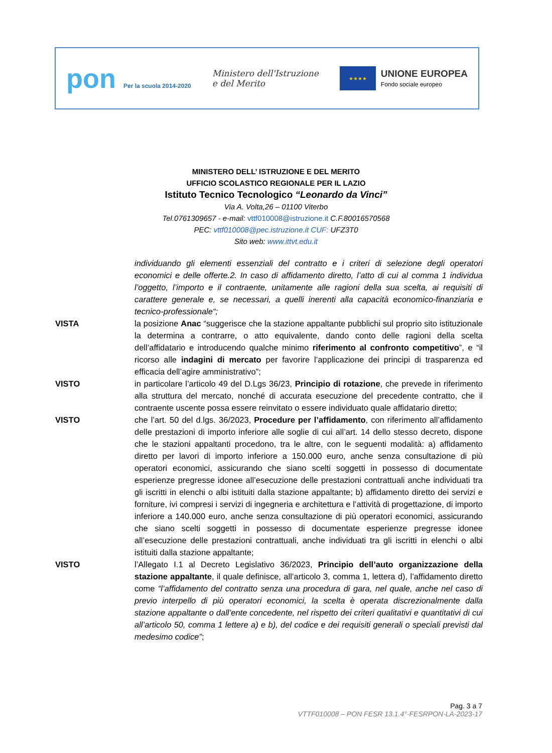pon Per la scuola 2014-2020
Ministero dell'Istruzione
e del Merito
★★★★
UNIONE EUROPEA
Fondo sociale europeo
MINISTERO DELL’ ISTRUZIONE E DEL MERITO
UFFICIO SCOLASTICO REGIONALE PER IL LAZIO
Istituto Tecnico Tecnologico “Leonardo da Vinci”
Via A. Volta,26 – 01100 Viterbo
Tel.0761309657 - e-mail: vttf010008@istruzione.it C.F.80016570568
PEC: vttf010008@pec.istruzione.it CUF: UFZ3T0
Sito web: www.ittvt.edu.it
individuando gli elementi essenziali del contratto e i criteri di selezione degli operatori economici e delle offerte.2. In caso di affidamento diretto, l’atto di cui al comma 1 individua l’oggetto, l’importo e il contraente, unitamente alle ragioni della sua scelta, ai requisiti di carattere generale e, se necessari, a quelli inerenti alla capacità economico-finanziaria e tecnico-professionale“;
VISTA la posizione Anac “suggerisce che la stazione appaltante pubblichi sul proprio sito istituzionale la determina a contrarre, o atto equivalente, dando conto delle ragioni della scelta dell’affidatario e introducendo qualche minimo riferimento al confronto competitivo”, e “il ricorso alle indagini di mercato per favorire l’applicazione dei principi di trasparenza ed efficacia dell’agire amministrativo”;
VISTO in particolare l’articolo 49 del D.Lgs 36/23, Principio di rotazione, che prevede in riferimento alla struttura del mercato, nonché di accurata esecuzione del precedente contratto, che il contraente uscente possa essere reinvitato o essere individuato quale affidatario diretto;
VISTO che l’art. 50 del d.lgs. 36/2023, Procedure per l’affidamento, con riferimento all’affidamento delle prestazioni di importo inferiore alle soglie di cui all’art. 14 dello stesso decreto, dispone che le stazioni appaltanti procedono, tra le altre, con le seguenti modalità: a) affidamento diretto per lavori di importo inferiore a 150.000 euro, anche senza consultazione di più operatori economici, assicurando che siano scelti soggetti in possesso di documentate esperienze pregresse idonee all’esecuzione delle prestazioni contrattuali anche individuati tra gli iscritti in elenchi o albi istituiti dalla stazione appaltante; b) affidamento diretto dei servizi e forniture, ivi compresi i servizi di ingegneria e architettura e l’attività di progettazione, di importo inferiore a 140.000 euro, anche senza consultazione di più operatori economici, assicurando che siano scelti soggetti in possesso di documentate esperienze pregresse idonee all’esecuzione delle prestazioni contrattuali, anche individuati tra gli iscritti in elenchi o albi istituiti dalla stazione appaltante;
VISTO l’Allegato I.1 al Decreto Legislativo 36/2023, Principio dell’auto organizzazione della stazione appaltante, il quale definisce, all’articolo 3, comma 1, lettera d), l’affidamento diretto come “l’affidamento del contratto senza una procedura di gara, nel quale, anche nel caso di previo interpello di più operatori economici, la scelta è operata discrezionalmente dalla stazione appaltante o dall’ente concedente, nel rispetto dei criteri qualitativi e quantitativi di cui all’articolo 50, comma 1 lettere a) e b), del codice e dei requisiti generali o speciali previsti dal medesimo codice”;
Pag. 3 a 7
VTTF010008 – PON FESR 13.1.4°-FESRPON-LA-2023-17